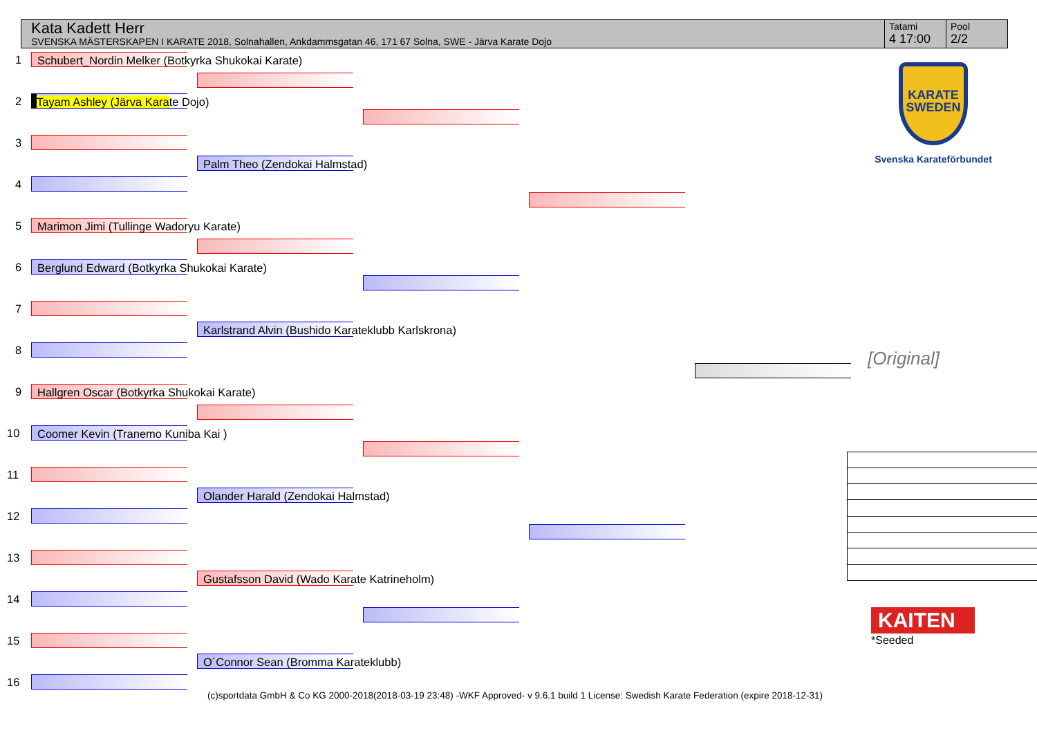Kata Kadett Herr
SVENSKA MÄSTERSKAPEN I KARATE 2018, Solnahallen, Ankdammsgatan 46, 171 67 Solna, SWE - Järva Karate Dojo
Tatami
4 17:00
Pool
2/2
1
Schubert_Nordin Melker (Botkyrka Shukokai Karate)
2
Tayam Ashley (Järva Karate Dojo)
3
Palm Theo (Zendokai Halmstad)
4
5
Marimon Jimi (Tullinge Wadoryu Karate)
6
Berglund Edward (Botkyrka Shukokai Karate)
7
Karlstrand Alvin (Bushido Karateklubb Karlskrona)
8
9
Hallgren Oscar (Botkyrka Shukokai Karate)
10
Coomer Kevin (Tranemo Kuniba Kai )
11
Olander Harald (Zendokai Halmstad)
12
13
Gustafsson David (Wado Karate Katrineholm)
14
15
O´Connor Sean (Bromma Karateklubb)
16
KARATE
SWEDEN
Svenska Karateförbundet
[Original]
KAITEN
*Seeded
(c)sportdata GmbH & Co KG 2000-2018(2018-03-19 23:48) -WKF Approved- v 9.6.1 build 1 License: Swedish Karate Federation (expire 2018-12-31)